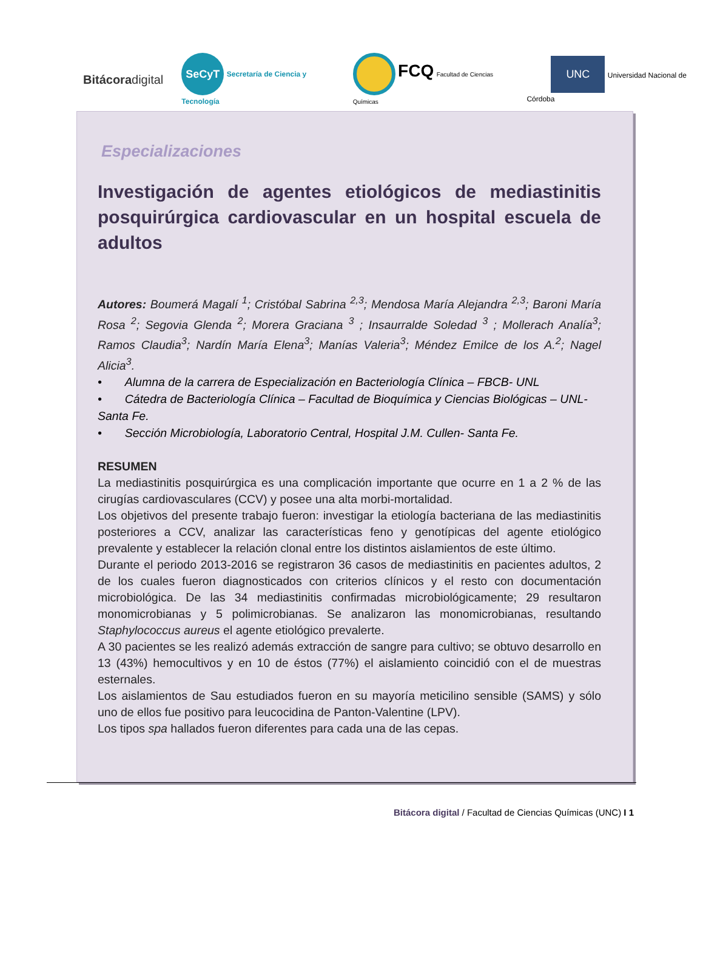Bitácoradigital
SeCyT Secretaría de Ciencia y Tecnología
FCQ Facultad de Ciencias Químicas
UNC Universidad Nacional de Córdoba
Especializaciones
Investigación de agentes etiológicos de mediastinitis posquirúrgica cardiovascular en un hospital escuela de adultos
Autores: Boumerá Magalí <sup>1</sup>; Cristóbal Sabrina <sup>2,3</sup>; Mendosa María Alejandra <sup>2,3</sup>; Baroni María Rosa <sup>2</sup>; Segovia Glenda <sup>2</sup>; Morera Graciana <sup>3</sup> ; Insaurralde Soledad <sup>3</sup> ; Mollerach Analía<sup>3</sup>; Ramos Claudia<sup>3</sup>; Nardín María Elena<sup>3</sup>; Manías Valeria<sup>3</sup>; Méndez Emilce de los A.<sup>2</sup>; Nagel Alicia<sup>3</sup>.
• Alumna de la carrera de Especialización en Bacteriología Clínica – FBCB- UNL
• Cátedra de Bacteriología Clínica – Facultad de Bioquímica y Ciencias Biológicas – UNL- Santa Fe.
• Sección Microbiología, Laboratorio Central, Hospital J.M. Cullen- Santa Fe.
RESUMEN
La mediastinitis posquirúrgica es una complicación importante que ocurre en 1 a 2 % de las cirugías cardiovasculares (CCV) y posee una alta morbi-mortalidad.
Los objetivos del presente trabajo fueron: investigar la etiología bacteriana de las mediastinitis posteriores a CCV, analizar las características feno y genotípicas del agente etiológico prevalente y establecer la relación clonal entre los distintos aislamientos de este último.
Durante el periodo 2013-2016 se registraron 36 casos de mediastinitis en pacientes adultos, 2 de los cuales fueron diagnosticados con criterios clínicos y el resto con documentación microbiológica. De las 34 mediastinitis confirmadas microbiológicamente; 29 resultaron monomicrobianas y 5 polimicrobianas. Se analizaron las monomicrobianas, resultando Staphylococcus aureus el agente etiológico prevalerte.
A 30 pacientes se les realizó además extracción de sangre para cultivo; se obtuvo desarrollo en 13 (43%) hemocultivos y en 10 de éstos (77%) el aislamiento coincidió con el de muestras esternales.
Los aislamientos de Sau estudiados fueron en su mayoría meticilino sensible (SAMS) y sólo uno de ellos fue positivo para leucocidina de Panton-Valentine (LPV).
Los tipos spa hallados fueron diferentes para cada una de las cepas.
Bitácora digital / Facultad de Ciencias Químicas (UNC) I 1